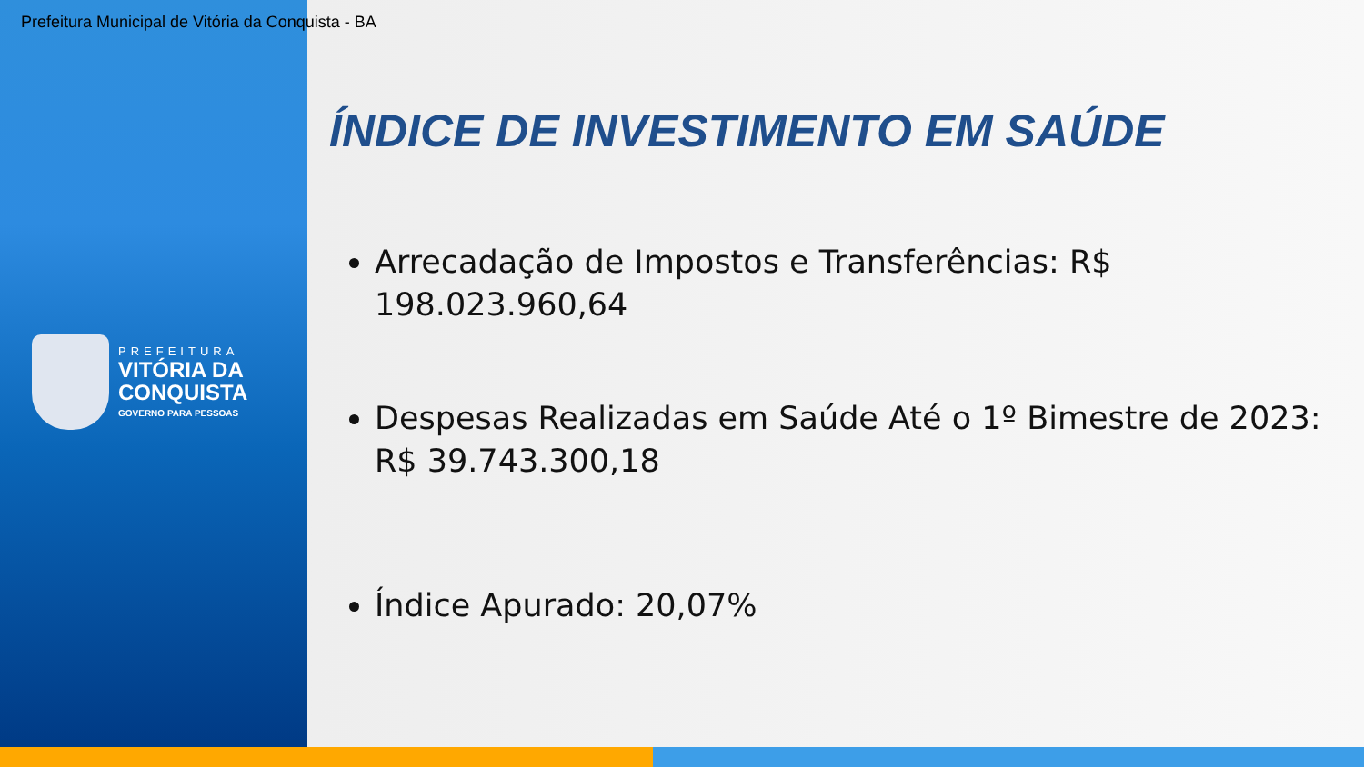Prefeitura Municipal de Vitória da Conquista - BA
PREFEITURA
VITÓRIA DA
CONQUISTA
GOVERNO PARA PESSOAS
ÍNDICE DE INVESTIMENTO EM SAÚDE
Arrecadação de Impostos e Transferências: R$ 198.023.960,64
Despesas Realizadas em Saúde Até o 1º Bimestre de 2023: R$ 39.743.300,18
Índice Apurado: 20,07%